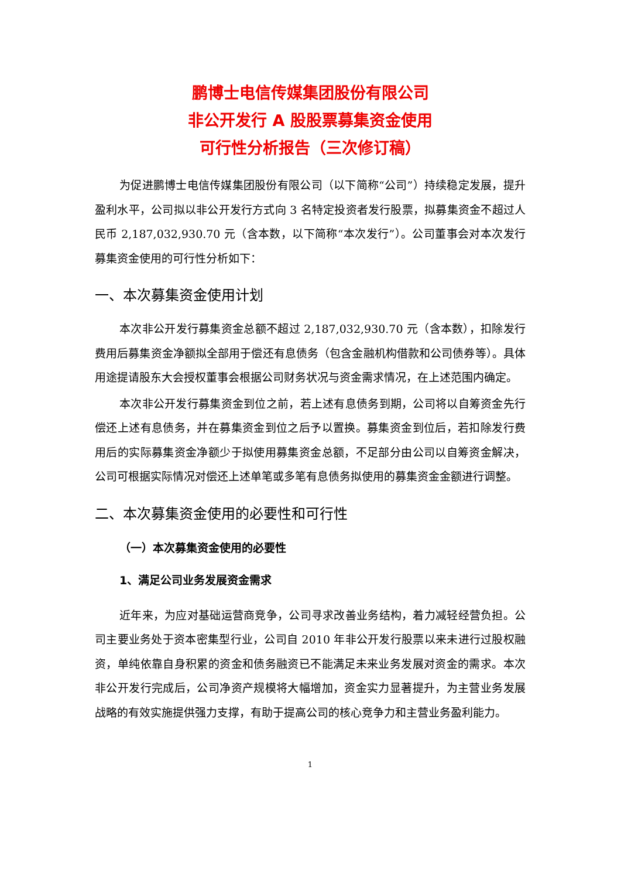鹏博士电信传媒集团股份有限公司
非公开发行 A 股股票募集资金使用
可行性分析报告（三次修订稿）
为促进鹏博士电信传媒集团股份有限公司（以下简称“公司”）持续稳定发展，提升盈利水平，公司拟以非公开发行方式向 3 名特定投资者发行股票，拟募集资金不超过人民币 2,187,032,930.70 元（含本数，以下简称“本次发行”）。公司董事会对本次发行募集资金使用的可行性分析如下：
一、本次募集资金使用计划
本次非公开发行募集资金总额不超过 2,187,032,930.70 元（含本数），扣除发行费用后募集资金净额拟全部用于偿还有息债务（包含金融机构借款和公司债券等）。具体用途提请股东大会授权董事会根据公司财务状况与资金需求情况，在上述范围内确定。
本次非公开发行募集资金到位之前，若上述有息债务到期，公司将以自筹资金先行偿还上述有息债务，并在募集资金到位之后予以置换。募集资金到位后，若扣除发行费用后的实际募集资金净额少于拟使用募集资金总额，不足部分由公司以自筹资金解决，公司可根据实际情况对偿还上述单笔或多笔有息债务拟使用的募集资金金额进行调整。
二、本次募集资金使用的必要性和可行性
（一）本次募集资金使用的必要性
1、满足公司业务发展资金需求
近年来，为应对基础运营商竞争，公司寻求改善业务结构，着力减轻经营负担。公司主要业务处于资本密集型行业，公司自 2010 年非公开发行股票以来未进行过股权融资，单纯依靠自身积累的资金和债务融资已不能满足未来业务发展对资金的需求。本次非公开发行完成后，公司净资产规模将大幅增加，资金实力显著提升，为主营业务发展战略的有效实施提供强力支撑，有助于提高公司的核心竞争力和主营业务盈利能力。
1